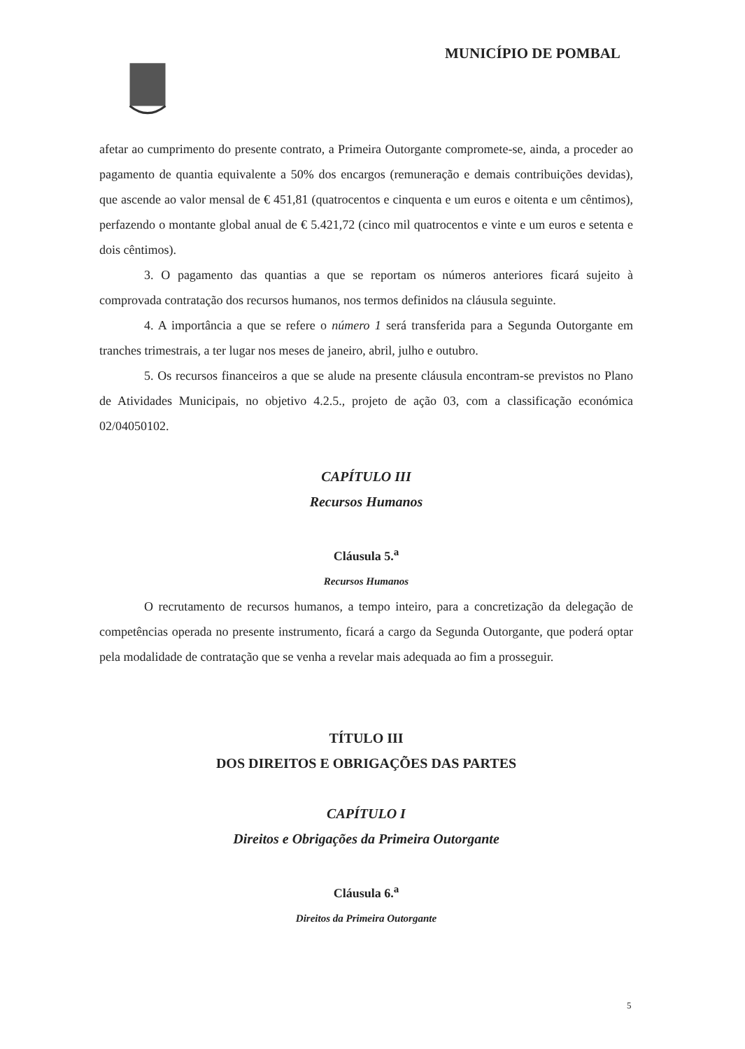MUNICÍPIO DE POMBAL
afetar ao cumprimento do presente contrato, a Primeira Outorgante compromete-se, ainda, a proceder ao pagamento de quantia equivalente a 50% dos encargos (remuneração e demais contribuições devidas), que ascende ao valor mensal de € 451,81 (quatrocentos e cinquenta e um euros e oitenta e um cêntimos), perfazendo o montante global anual de € 5.421,72 (cinco mil quatrocentos e vinte e um euros e setenta e dois cêntimos).
3. O pagamento das quantias a que se reportam os números anteriores ficará sujeito à comprovada contratação dos recursos humanos, nos termos definidos na cláusula seguinte.
4. A importância a que se refere o número 1 será transferida para a Segunda Outorgante em tranches trimestrais, a ter lugar nos meses de janeiro, abril, julho e outubro.
5. Os recursos financeiros a que se alude na presente cláusula encontram-se previstos no Plano de Atividades Municipais, no objetivo 4.2.5., projeto de ação 03, com a classificação económica 02/04050102.
CAPÍTULO III
Recursos Humanos
Cláusula 5.<sup>a</sup>
Recursos Humanos
O recrutamento de recursos humanos, a tempo inteiro, para a concretização da delegação de competências operada no presente instrumento, ficará a cargo da Segunda Outorgante, que poderá optar pela modalidade de contratação que se venha a revelar mais adequada ao fim a prosseguir.
TÍTULO III
DOS DIREITOS E OBRIGAÇÕES DAS PARTES
CAPÍTULO I
Direitos e Obrigações da Primeira Outorgante
Cláusula 6.<sup>a</sup>
Direitos da Primeira Outorgante
5